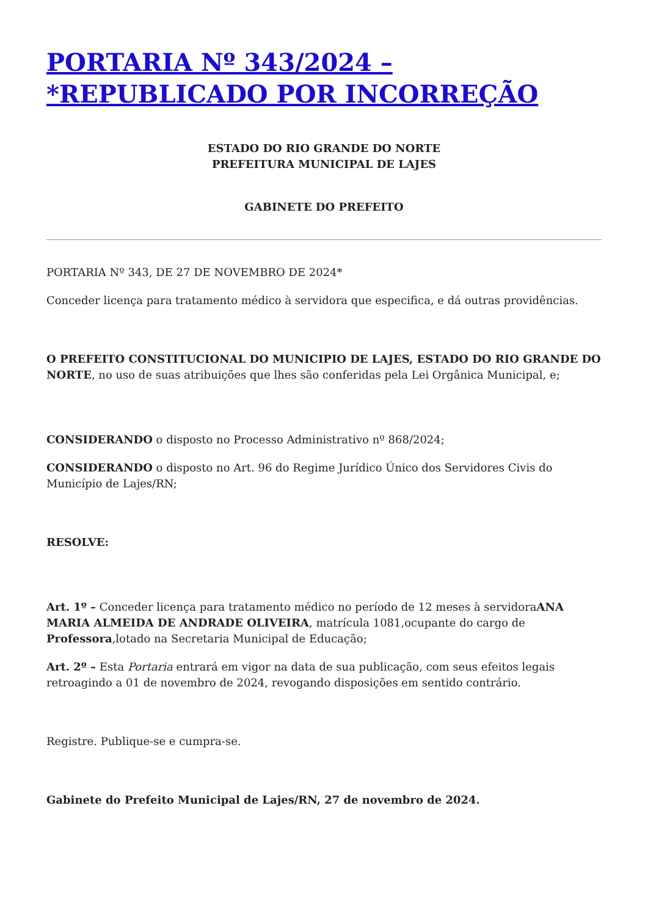PORTARIA Nº 343/2024 – *REPUBLICADO POR INCORREÇÃO
ESTADO DO RIO GRANDE DO NORTE
PREFEITURA MUNICIPAL DE LAJES
GABINETE DO PREFEITO
PORTARIA Nº 343, DE 27 DE NOVEMBRO DE 2024*
Conceder licença para tratamento médico à servidora que especifica, e dá outras providências.
O PREFEITO CONSTITUCIONAL DO MUNICIPIO DE LAJES, ESTADO DO RIO GRANDE DO NORTE, no uso de suas atribuições que lhes são conferidas pela Lei Orgânica Municipal, e;
CONSIDERANDO o disposto no Processo Administrativo nº 868/2024;
CONSIDERANDO o disposto no Art. 96 do Regime Jurídico Único dos Servidores Civis do Município de Lajes/RN;
RESOLVE:
Art. 1º – Conceder licença para tratamento médico no período de 12 meses à servidoraANA MARIA ALMEIDA DE ANDRADE OLIVEIRA, matrícula 1081,ocupante do cargo de Professora,lotado na Secretaria Municipal de Educação;
Art. 2º – Esta Portaria entrará em vigor na data de sua publicação, com seus efeitos legais retroagindo a 01 de novembro de 2024, revogando disposições em sentido contrário.
Registre. Publique-se e cumpra-se.
Gabinete do Prefeito Municipal de Lajes/RN, 27 de novembro de 2024.